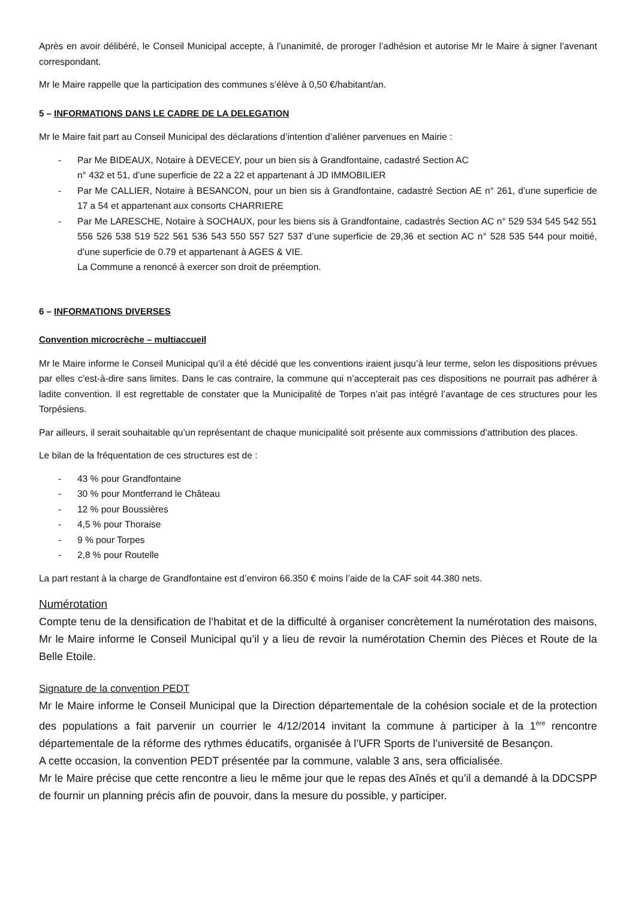Après en avoir délibéré, le Conseil Municipal accepte, à l’unanimité, de proroger l’adhésion et autorise Mr le Maire à signer l’avenant correspondant.
Mr le Maire rappelle que la participation des communes s’élève à 0,50 €/habitant/an.
5 – INFORMATIONS DANS LE CADRE DE LA DELEGATION
Mr le Maire fait part au Conseil Municipal des déclarations d’intention d’aliéner parvenues en Mairie :
- Par Me BIDEAUX, Notaire à DEVECEY, pour un bien sis à Grandfontaine, cadastré Section AC
n° 432 et 51, d’une superficie de 22 a 22 et appartenant à JD IMMOBILIER
- Par Me CALLIER, Notaire à BESANCON, pour un bien sis à Grandfontaine, cadastré Section AE n° 261, d’une superficie de 17 a 54 et appartenant aux consorts CHARRIERE
- Par Me LARESCHE, Notaire à SOCHAUX, pour les biens sis à Grandfontaine, cadastrés Section AC n° 529 534 545 542 551 556 526 538 519 522 561 536 543 550 557 527 537 d’une superficie de 29,36 et section AC n° 528 535 544 pour moitié, d’une superficie de 0.79 et appartenant à AGES & VIE.
La Commune a renoncé à exercer son droit de préemption.
6 – INFORMATIONS DIVERSES
Convention microcrèche – multiaccueil
Mr le Maire informe le Conseil Municipal qu’il a été décidé que les conventions iraient jusqu’à leur terme, selon les dispositions prévues par elles c’est-à-dire sans limites. Dans le cas contraire, la commune qui n’accepterait pas ces dispositions ne pourrait pas adhérer à ladite convention. Il est regrettable de constater que la Municipalité de Torpes n’ait pas intégré l’avantage de ces structures pour les Torpésiens.
Par ailleurs, il serait souhaitable qu’un représentant de chaque municipalité soit présente aux commissions d’attribution des places.
Le bilan de la fréquentation de ces structures est de :
- 43 % pour Grandfontaine
- 30 % pour Montferrand le Château
- 12 % pour Boussières
- 4,5 % pour Thoraise
- 9 % pour Torpes
- 2,8 % pour Routelle
La part restant à la charge de Grandfontaine est d’environ 66.350 € moins l’aide de la CAF soit 44.380 nets.
Numérotation
Compte tenu de la densification de l’habitat et de la difficulté à organiser concrètement la numérotation des maisons, Mr le Maire informe le Conseil Municipal qu’il y a lieu de revoir la numérotation Chemin des Pièces et Route de la Belle Etoile.
Signature de la convention PEDT
Mr le Maire informe le Conseil Municipal que la Direction départementale de la cohésion sociale et de la protection des populations a fait parvenir un courrier le 4/12/2014 invitant la commune à participer à la 1<sup>ère</sup> rencontre départementale de la réforme des rythmes éducatifs, organisée à l’UFR Sports de l’université de Besançon.
A cette occasion, la convention PEDT présentée par la commune, valable 3 ans, sera officialisée.
Mr le Maire précise que cette rencontre a lieu le même jour que le repas des Aînés et qu’il a demandé à la DDCSPP de fournir un planning précis afin de pouvoir, dans la mesure du possible, y participer.